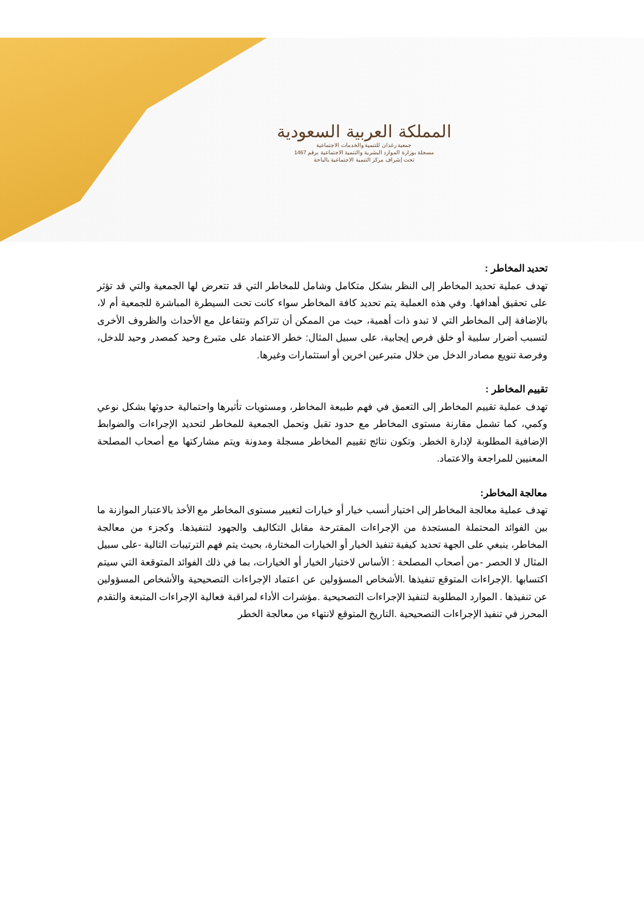المملكة العربية السعودية
جمعية رغدان للتنمية والخدمات الاجتماعية
مسجلة بوزارة الموارد البشرية والتنمية الاجتماعية برقم 1467
تحت إشراف مركز التنمية الاجتماعية بالباحة
تحديد المخاطر :
تهدف عملية تحديد المخاطر إلى النظر بشكل متكامل وشامل للمخاطر التي قد تتعرض لها الجمعية والتي قد تؤثر على تحقيق أهدافها. وفي هذه العملية يتم تحديد كافة المخاطر سواء كانت تحت السيطرة المباشرة للجمعية أم لا، بالإضافة إلى المخاطر التي لا تبدو ذات أهمية، حيث من الممكن أن تتراكم وتتفاعل مع الأحداث والظروف الأخرى لتسبب أضرار سلبية أو خلق فرص إيجابية، على سبيل المثال: خطر الاعتماد على متبرع وحيد كمصدر وحيد للدخل، وفرصة تنويع مصادر الدخل من خلال متبرعين اخرين أو استثمارات وغيرها.
تقييم المخاطر :
تهدف عملية تقييم المخاطر إلى التعمق في فهم طبيعة المخاطر، ومستويات تأثيرها واحتمالية حدوثها بشكل نوعي وكمي، كما تشمل مقارنة مستوى المخاطر مع حدود تقبل وتحمل الجمعية للمخاطر لتحديد الإجراءات والضوابط الإضافية المطلوبة لإدارة الخطر. وتكون نتائج تقييم المخاطر مسجلة ومدونة ويتم مشاركتها مع أصحاب المصلحة المعنيين للمراجعة والاعتماد.
معالجة المخاطر:
تهدف عملية معالجة المخاطر إلى اختيار أنسب خيار أو خيارات لتغيير مستوى المخاطر مع الأخذ بالاعتبار الموازنة ما بين الفوائد المحتملة المستجدة من الإجراءات المقترحة مقابل التكاليف والجهود لتنفيذها. وكجزء من معالجة المخاطر، ينبغي على الجهة تحديد كيفية تنفيذ الخيار أو الخيارات المختارة، بحيث يتم فهم الترتيبات التالية -على سبيل المثال لا الحصر -من أصحاب المصلحة : الأساس لاختيار الخيار أو الخيارات، بما في ذلك الفوائد المتوقعة التي سيتم اكتسابها .الإجراءات المتوقع تنفيذها .الأشخاص المسؤولين عن اعتماد الإجراءات التصحيحية والأشخاص المسؤولين عن تنفيذها . الموارد المطلوبة لتنفيذ الإجراءات التصحيحية .مؤشرات الأداء لمراقبة فعالية الإجراءات المتبعة والتقدم المحرز في تنفيذ الإجراءات التصحيحية .التاريخ المتوقع لانتهاء من معالجة الخطر